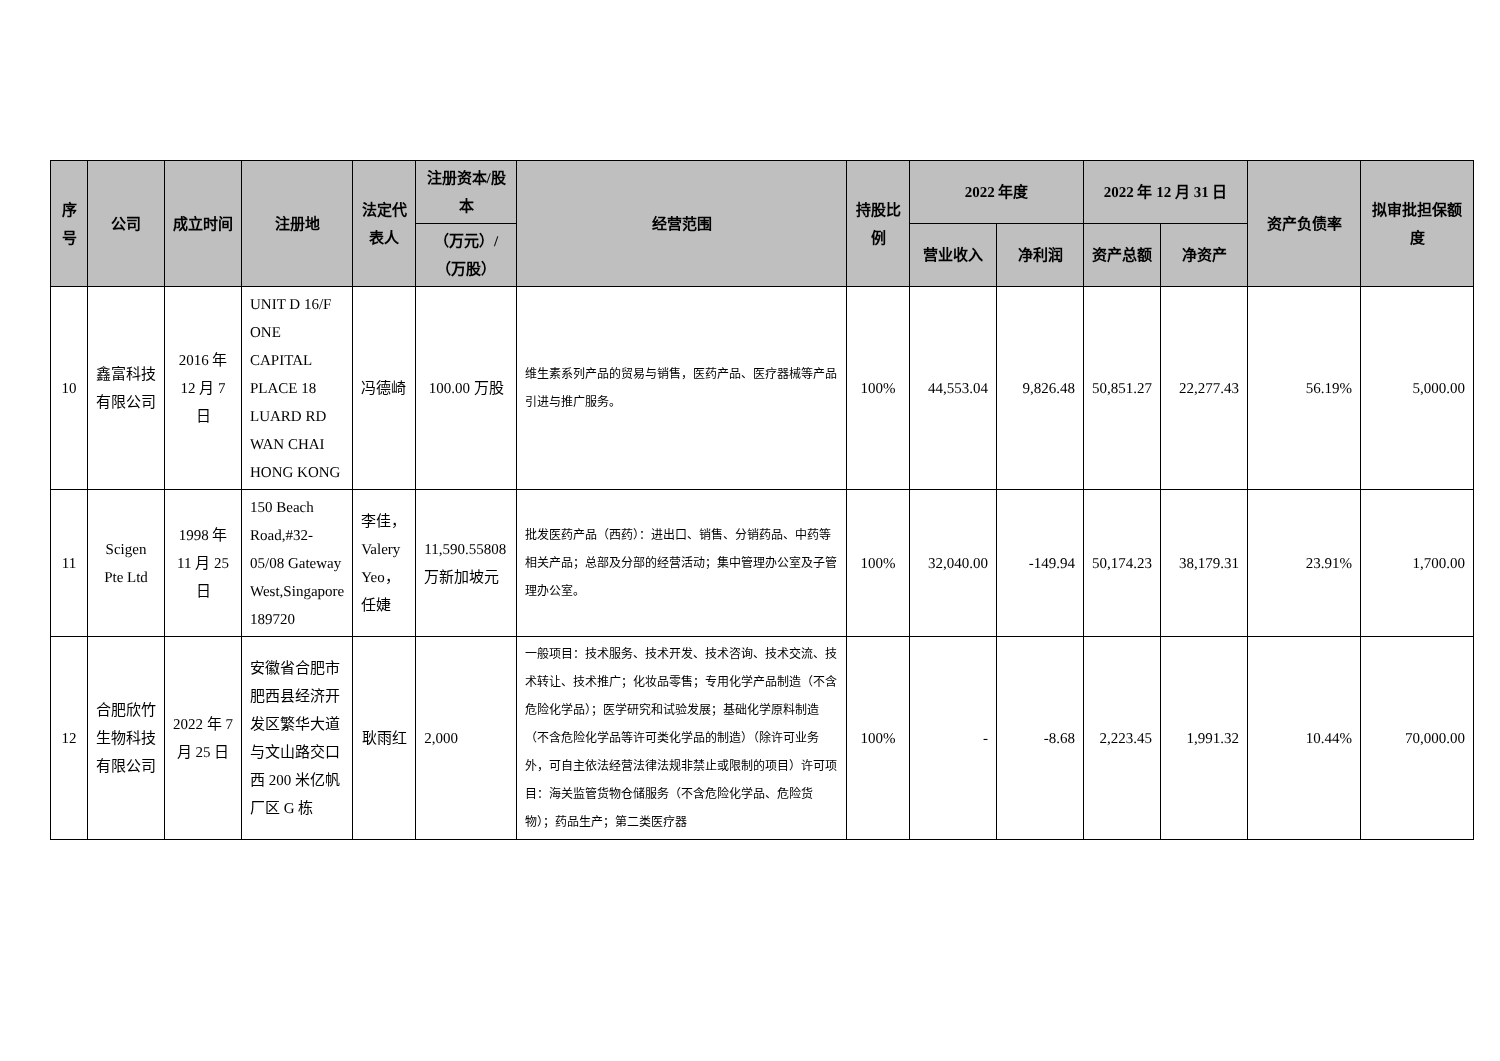| 序号 | 公司 | 成立时间 | 注册地 | 法定代表人 | 注册资本/股本 | 经营范围 | 持股比例 | 2022 年度 | | 2022 年 12 月 31 日 | | 资产负债率 | 拟审批担保额度 |
| --- | --- | --- | --- | --- | --- | --- | --- | --- | --- | --- | --- | --- | --- |
| | | | | | （万元）/（万股） | | | 营业收入 | 净利润 | 资产总额 | 净资产 | | |
| 10 | 鑫富科技有限公司 | 2016 年 12 月 7 日 | UNIT D 16/F ONE CAPITAL PLACE 18 LUARD RD WAN CHAI HONG KONG | 冯德崎 | 100.00 万股 | 维生素系列产品的贸易与销售，医药产品、医疗器械等产品引进与推广服务。 | 100% | 44,553.04 | 9,826.48 | 50,851.27 | 22,277.43 | 56.19% | 5,000.00 |
| 11 | Scigen Pte Ltd | 1998 年 11 月 25 日 | 150 Beach Road,#32-05/08 Gateway West,Singapore 189720 | 李佳，Valery Yeo，任婕 | 11,590.55808 万新加坡元 | 批发医药产品（西药）：进出口、销售、分销药品、中药等相关产品；总部及分部的经营活动；集中管理办公室及子管理办公室。 | 100% | 32,040.00 | -149.94 | 50,174.23 | 38,179.31 | 23.91% | 1,700.00 |
| 12 | 合肥欣竹生物科技有限公司 | 2022 年 7 月 25 日 | 安徽省合肥市肥西县经济开发区繁华大道与文山路交口西 200 米亿帆厂区 G 栋 | 耿雨红 | 2,000 | 一般项目：技术服务、技术开发、技术咨询、技术交流、技术转让、技术推广；化妆品零售；专用化学产品制造（不含危险化学品）；医学研究和试验发展；基础化学原料制造（不含危险化学品等许可类化学品的制造）（除许可业务外，可自主依法经营法律法规非禁止或限制的项目）许可项目：海关监管货物仓储服务（不含危险化学品、危险货物）；药品生产；第二类医疗器 | 100% | - | -8.68 | 2,223.45 | 1,991.32 | 10.44% | 70,000.00 |